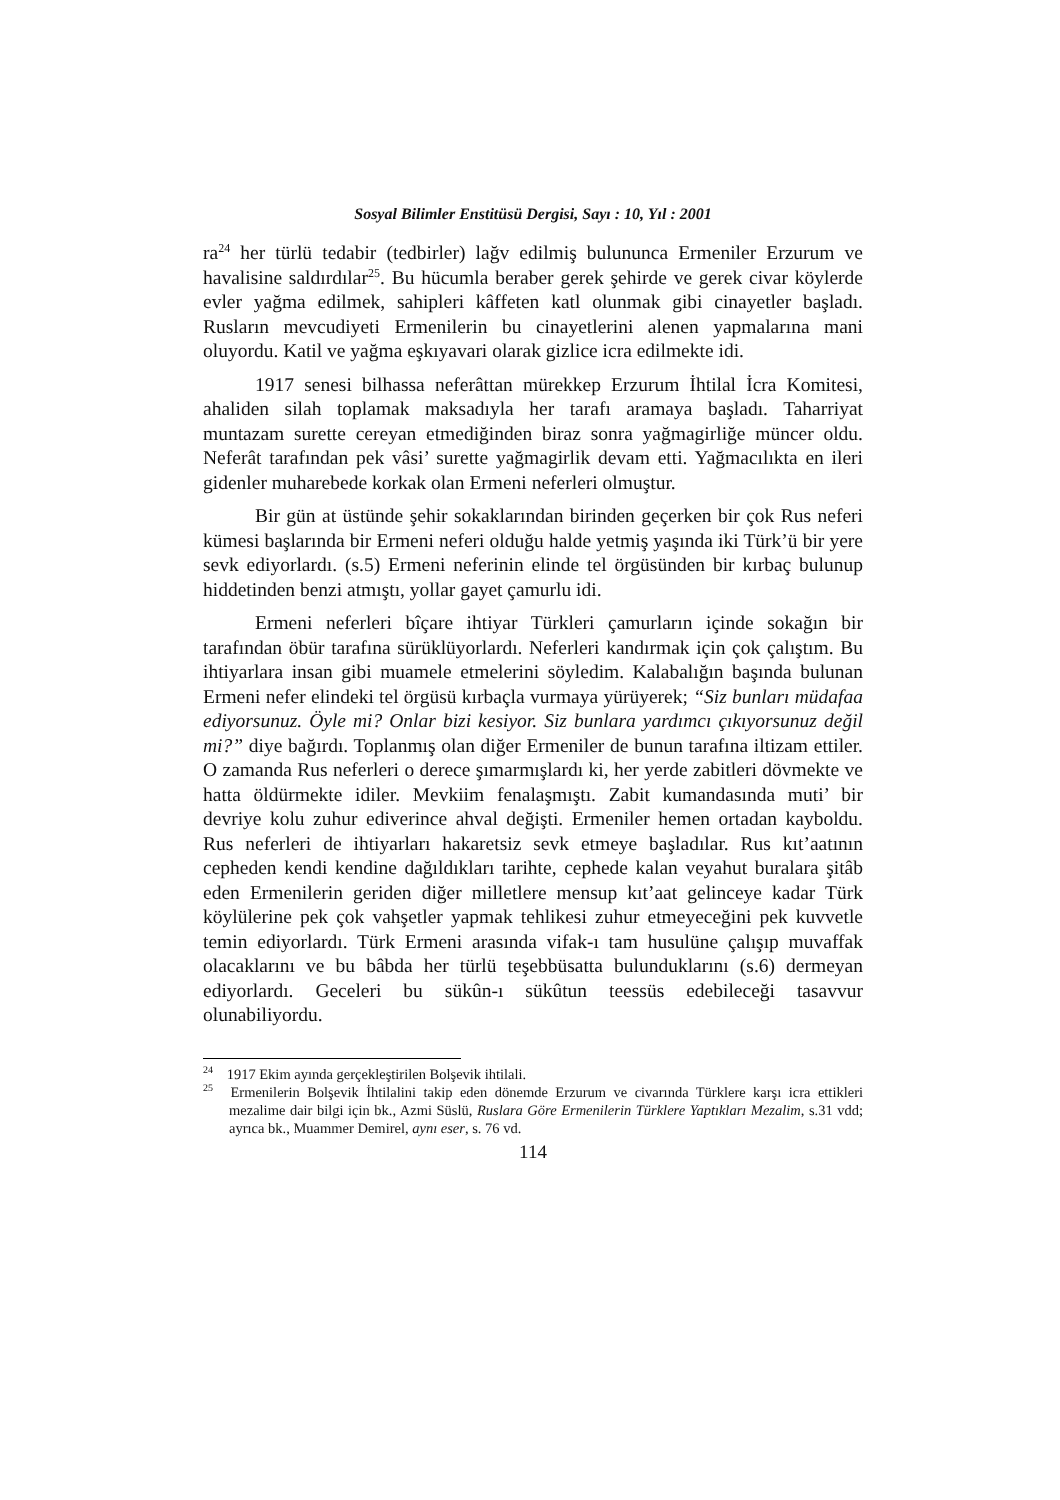Sosyal Bilimler Enstitüsü Dergisi, Sayı : 10, Yıl : 2001
ra<sup>24</sup> her türlü tedabir (tedbirler) lağv edilmiş bulununca Ermeniler Erzurum ve havalisine saldırdılar<sup>25</sup>. Bu hücumla beraber gerek şehirde ve gerek civar köylerde evler yağma edilmek, sahipleri kâffeten katl olunmak gibi cinayetler başladı. Rusların mevcudiyeti Ermenilerin bu cinayetlerini alenen yapmalarına mani oluyordu. Katil ve yağma eşkıyavari olarak gizlice icra edilmekte idi.
1917 senesi bilhassa neferâttan mürekkep Erzurum İhtilal İcra Komitesi, ahaliden silah toplamak maksadıyla her tarafı aramaya başladı. Taharriyat muntazam surette cereyan etmediğinden biraz sonra yağmagirliğe müncer oldu. Neferât tarafından pek vâsi’ surette yağmagirlik devam etti. Yağmacılıkta en ileri gidenler muharebede korkak olan Ermeni neferleri olmuştur.
Bir gün at üstünde şehir sokaklarından birinden geçerken bir çok Rus neferi kümesi başlarında bir Ermeni neferi olduğu halde yetmiş yaşında iki Türk’ü bir yere sevk ediyorlardı. (s.5) Ermeni neferinin elinde tel örgüsünden bir kırbaç bulunup hiddetinden benzi atmıştı, yollar gayet çamurlu idi.
Ermeni neferleri bîçare ihtiyar Türkleri çamurların içinde sokağın bir tarafından öbür tarafına sürüklüyorlardı. Neferleri kandırmak için çok çalıştım. Bu ihtiyarlara insan gibi muamele etmelerini söyledim. Kalabalığın başında bulunan Ermeni nefer elindeki tel örgüsü kırbaçla vurmaya yürüyerek; “Siz bunları müdafaa ediyorsunuz. Öyle mi? Onlar bizi kesiyor. Siz bunlara yardımcı çıkıyorsunuz değil mi?” diye bağırdı. Toplanmış olan diğer Ermeniler de bunun tarafına iltizam ettiler. O zamanda Rus neferleri o derece şımarmışlardı ki, her yerde zabitleri dövmekte ve hatta öldürmekte idiler. Mevkiim fenalaşmıştı. Zabit kumandasında muti’ bir devriye kolu zuhur ediverince ahval değişti. Ermeniler hemen ortadan kayboldu. Rus neferleri de ihtiyarları hakaretsiz sevk etmeye başladılar. Rus kıt’aatının cepheden kendi kendine dağıldıkları tarihte, cephede kalan veyahut buralara şitâb eden Ermenilerin geriden diğer milletlere mensup kıt’aat gelinceye kadar Türk köylülerine pek çok vahşetler yapmak tehlikesi zuhur etmeyeceğini pek kuvvetle temin ediyorlardı. Türk Ermeni arasında vifak-ı tam husulüne çalışıp muvaffak olacaklarını ve bu bâbda her türlü teşebbüsatta bulunduklarını (s.6) dermeyan ediyorlardı. Geceleri bu sükûn-ı sükûtun teessüs edebileceği tasavvur olunabiliyordu.
<sup>24</sup> 1917 Ekim ayında gerçekleştirilen Bolşevik ihtilali.
<sup>25</sup> Ermenilerin Bolşevik İhtilalini takip eden dönemde Erzurum ve civarında Türklere karşı icra ettikleri mezalime dair bilgi için bk., Azmi Süslü, Ruslara Göre Ermenilerin Türklere Yaptıkları Mezalim, s.31 vdd; ayrıca bk., Muammer Demirel, aynı eser, s. 76 vd.
114